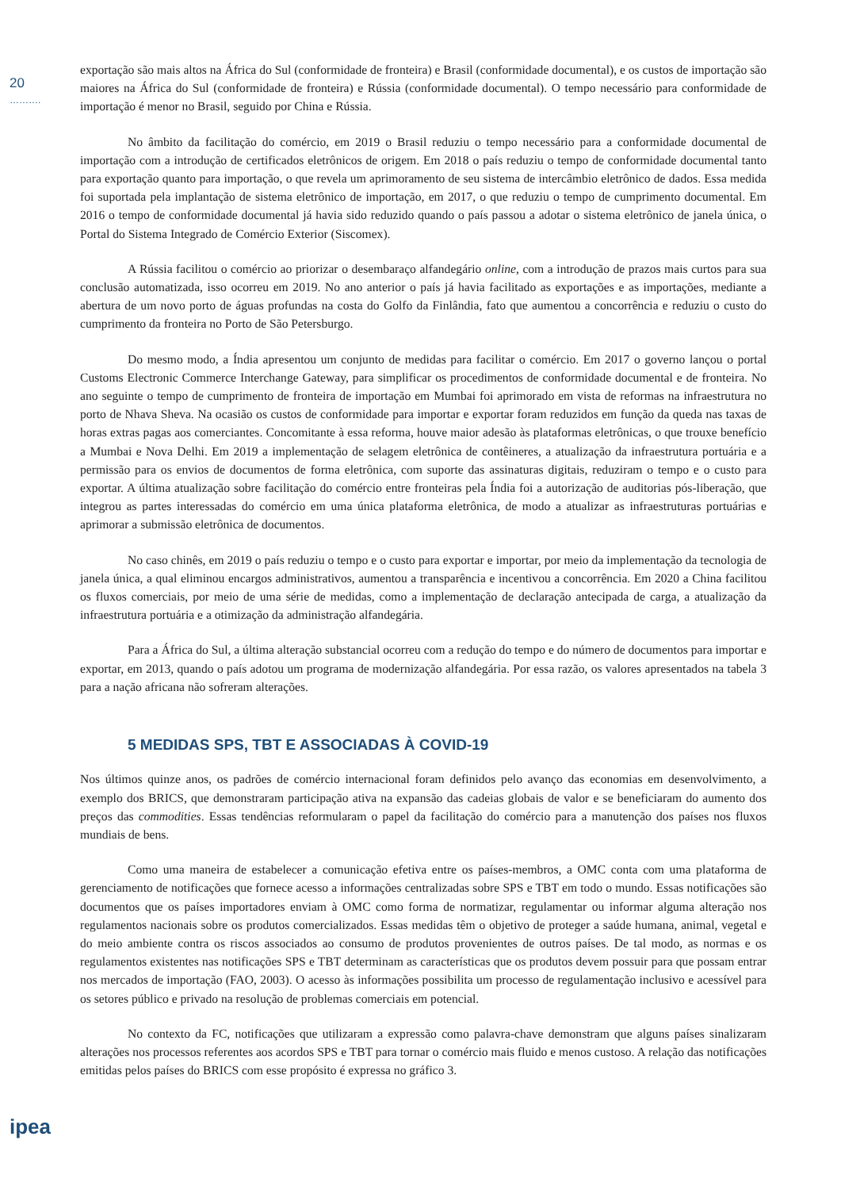20
……….
ipea
exportação são mais altos na África do Sul (conformidade de fronteira) e Brasil (conformidade documental), e os custos de importação são maiores na África do Sul (conformidade de fronteira) e Rússia (conformidade documental). O tempo necessário para conformidade de importação é menor no Brasil, seguido por China e Rússia.
No âmbito da facilitação do comércio, em 2019 o Brasil reduziu o tempo necessário para a conformidade documental de importação com a introdução de certificados eletrônicos de origem. Em 2018 o país reduziu o tempo de conformidade documental tanto para exportação quanto para importação, o que revela um aprimoramento de seu sistema de intercâmbio eletrônico de dados. Essa medida foi suportada pela implantação de sistema eletrônico de importação, em 2017, o que reduziu o tempo de cumprimento documental. Em 2016 o tempo de conformidade documental já havia sido reduzido quando o país passou a adotar o sistema eletrônico de janela única, o Portal do Sistema Integrado de Comércio Exterior (Siscomex).
A Rússia facilitou o comércio ao priorizar o desembaraço alfandegário online, com a introdução de prazos mais curtos para sua conclusão automatizada, isso ocorreu em 2019. No ano anterior o país já havia facilitado as exportações e as importações, mediante a abertura de um novo porto de águas profundas na costa do Golfo da Finlândia, fato que aumentou a concorrência e reduziu o custo do cumprimento da fronteira no Porto de São Petersburgo.
Do mesmo modo, a Índia apresentou um conjunto de medidas para facilitar o comércio. Em 2017 o governo lançou o portal Customs Electronic Commerce Interchange Gateway, para simplificar os procedimentos de conformidade documental e de fronteira. No ano seguinte o tempo de cumprimento de fronteira de importação em Mumbai foi aprimorado em vista de reformas na infraestrutura no porto de Nhava Sheva. Na ocasião os custos de conformidade para importar e exportar foram reduzidos em função da queda nas taxas de horas extras pagas aos comerciantes. Concomitante à essa reforma, houve maior adesão às plataformas eletrônicas, o que trouxe benefício a Mumbai e Nova Delhi. Em 2019 a implementação de selagem eletrônica de contêineres, a atualização da infraestrutura portuária e a permissão para os envios de documentos de forma eletrônica, com suporte das assinaturas digitais, reduziram o tempo e o custo para exportar. A última atualização sobre facilitação do comércio entre fronteiras pela Índia foi a autorização de auditorias pós-liberação, que integrou as partes interessadas do comércio em uma única plataforma eletrônica, de modo a atualizar as infraestruturas portuárias e aprimorar a submissão eletrônica de documentos.
No caso chinês, em 2019 o país reduziu o tempo e o custo para exportar e importar, por meio da implementação da tecnologia de janela única, a qual eliminou encargos administrativos, aumentou a transparência e incentivou a concorrência. Em 2020 a China facilitou os fluxos comerciais, por meio de uma série de medidas, como a implementação de declaração antecipada de carga, a atualização da infraestrutura portuária e a otimização da administração alfandegária.
Para a África do Sul, a última alteração substancial ocorreu com a redução do tempo e do número de documentos para importar e exportar, em 2013, quando o país adotou um programa de modernização alfandegária. Por essa razão, os valores apresentados na tabela 3 para a nação africana não sofreram alterações.
5 MEDIDAS SPS, TBT E ASSOCIADAS À COVID-19
Nos últimos quinze anos, os padrões de comércio internacional foram definidos pelo avanço das economias em desenvolvimento, a exemplo dos BRICS, que demonstraram participação ativa na expansão das cadeias globais de valor e se beneficiaram do aumento dos preços das commodities. Essas tendências reformularam o papel da facilitação do comércio para a manutenção dos países nos fluxos mundiais de bens.
Como uma maneira de estabelecer a comunicação efetiva entre os países-membros, a OMC conta com uma plataforma de gerenciamento de notificações que fornece acesso a informações centralizadas sobre SPS e TBT em todo o mundo. Essas notificações são documentos que os países importadores enviam à OMC como forma de normatizar, regulamentar ou informar alguma alteração nos regulamentos nacionais sobre os produtos comercializados. Essas medidas têm o objetivo de proteger a saúde humana, animal, vegetal e do meio ambiente contra os riscos associados ao consumo de produtos provenientes de outros países. De tal modo, as normas e os regulamentos existentes nas notificações SPS e TBT determinam as características que os produtos devem possuir para que possam entrar nos mercados de importação (FAO, 2003). O acesso às informações possibilita um processo de regulamentação inclusivo e acessível para os setores público e privado na resolução de problemas comerciais em potencial.
No contexto da FC, notificações que utilizaram a expressão como palavra-chave demonstram que alguns países sinalizaram alterações nos processos referentes aos acordos SPS e TBT para tornar o comércio mais fluido e menos custoso. A relação das notificações emitidas pelos países do BRICS com esse propósito é expressa no gráfico 3.